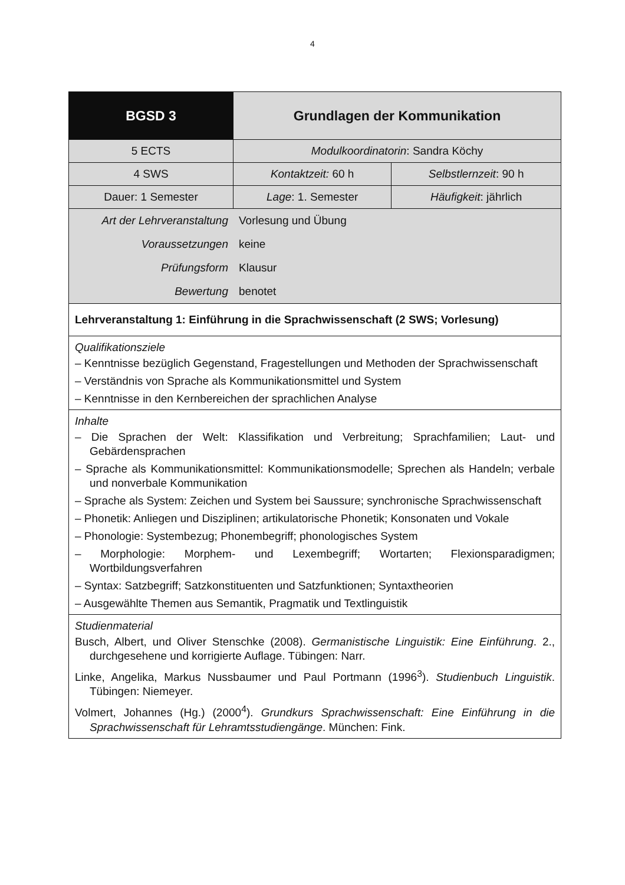4
| BGSD 3 | Grundlagen der Kommunikation | |
| 5 ECTS | Modulkoordinatorin : Sandra Köchy | |
| 4 SWS | Kontaktzeit: 60 h | Selbstlernzeit : 90 h |
| Dauer: 1 Semester | Lage : 1. Semester | Häufigkeit : jährlich |
| / Art der Lehrveranstaltung / Vorlesung und Übung / / Voraussetzungen / keine / / Prüfungsform / Klausur / / Bewertung / benotet / | | |
| Lehrveranstaltung 1: Einführung in die Sprachwissenschaft (2 SWS; Vorlesung) | | |
| Qualifikationsziele – Kenntnisse bezüglich Gegenstand, Fragestellungen und Methoden der Sprachwissenschaft – Verständnis von Sprache als Kommunikationsmittel und System – Kenntnisse in den Kernbereichen der sprachlichen Analyse | | |
| Inhalte – Die Sprachen der Welt: Klassifikation und Verbreitung; Sprachfamilien; Laut- und Gebärdensprachen – Sprache als Kommunikationsmittel: Kommunikationsmodelle; Sprechen als Handeln; verbale und nonverbale Kommunikation – Sprache als System: Zeichen und System bei Saussure; synchronische Sprachwissenschaft – Phonetik: Anliegen und Disziplinen; artikulatorische Phonetik; Konsonaten und Vokale – Phonologie: Systembezug; Phonembegriff; phonologisches System – Morphologie: Morphem- und Lexembegriff; Wortarten; Flexionsparadigmen; Wortbildungsverfahren – Syntax: Satzbegriff; Satzkonstituenten und Satzfunktionen; Syntaxtheorien – Ausgewählte Themen aus Semantik, Pragmatik und Textlinguistik | | |
| Studienmaterial Busch, Albert, und Oliver Stenschke (2008). Germanistische Linguistik: Eine Einführung . 2., durchgesehene und korrigierte Auflage. Tübingen: Narr. Linke, Angelika, Markus Nussbaumer und Paul Portmann (1996<sup>3</sup>). Studienbuch Linguistik . Tübingen: Niemeyer. Volmert, Johannes (Hg.) (2000<sup>4</sup>). Grundkurs Sprachwissenschaft: Eine Einführung in die Sprachwissenschaft für Lehramtsstudiengänge . München: Fink. | | |